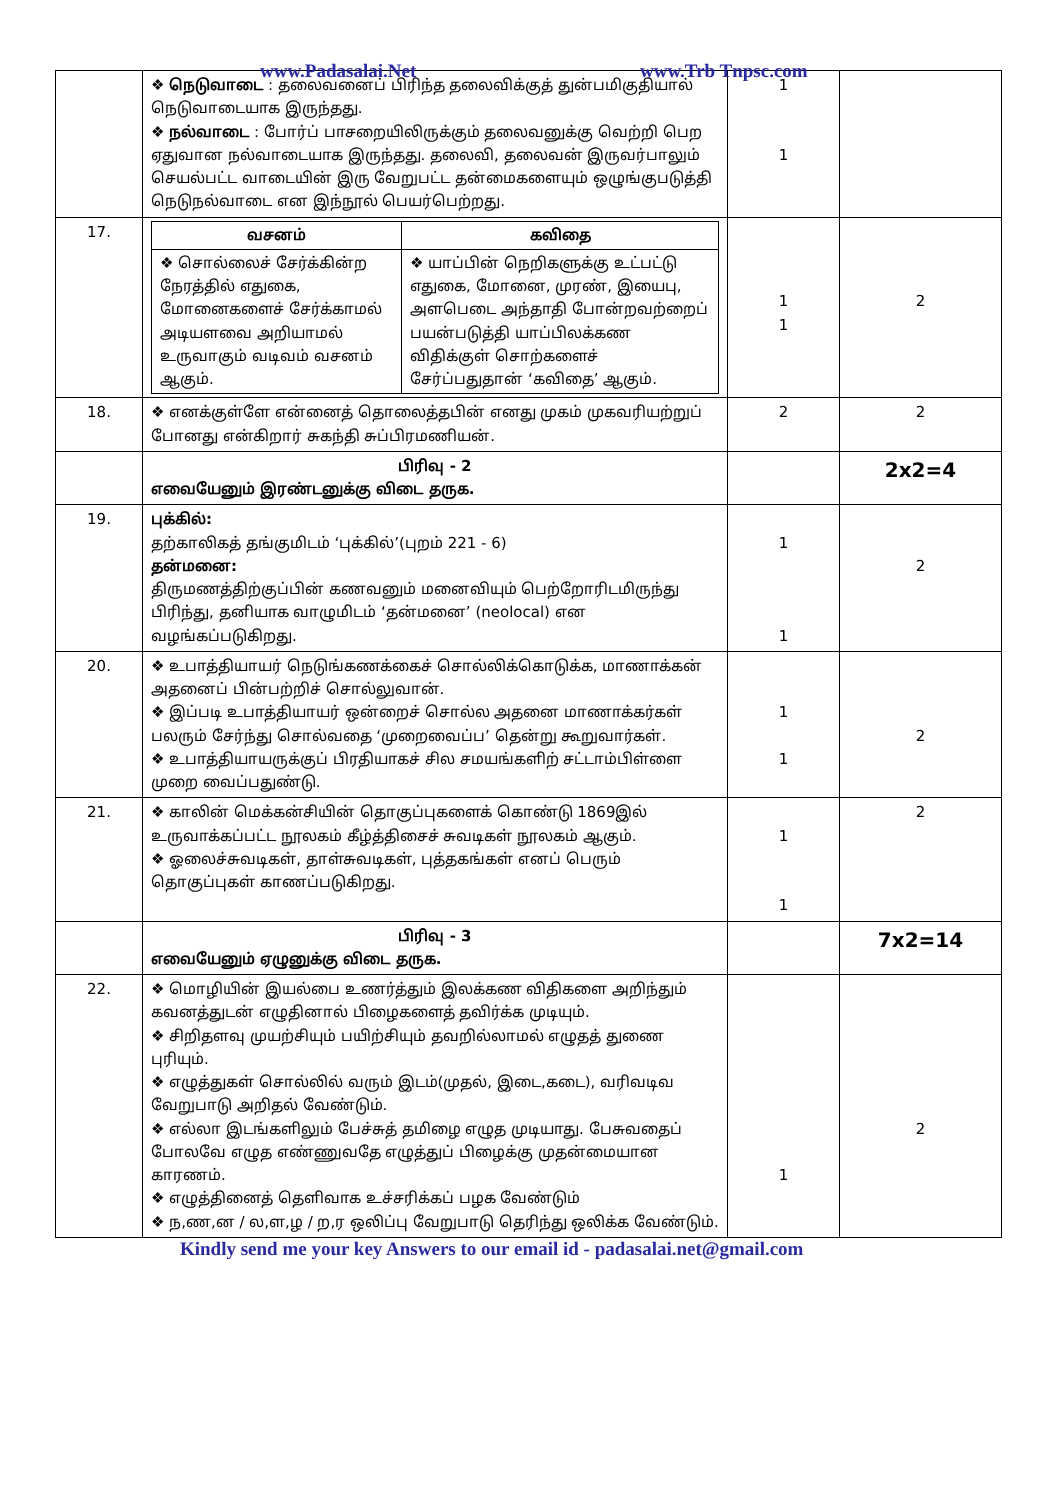www.Padasalai.Net www.Trb Tnpsc.com
| | ❖ நெடுவாடை : தலைவனைப் பிரிந்த தலைவிக்குத் துன்பமிகுதியால் நெடுவாடையாக இருந்தது. ❖ நல்வாடை : போர்ப் பாசறையிலிருக்கும் தலைவனுக்கு வெற்றி பெற ஏதுவான நல்வாடையாக இருந்தது. தலைவி, தலைவன் இருவர்பாலும் செயல்பட்ட வாடையின் இரு வேறுபட்ட தன்மைகளையும் ஒழுங்குபடுத்தி நெடுநல்வாடை என இந்நூல் பெயர்பெற்றது. | 1 1 | |
| 17. | / வசனம் / கவிதை / / --- / --- / / ❖ சொல்லைச் சேர்க்கின்ற நேரத்தில் எதுகை, மோனைகளைச் சேர்க்காமல் அடியளவை அறியாமல் உருவாகும் வடிவம் வசனம் ஆகும். / ❖ யாப்பின் நெறிகளுக்கு உட்பட்டு எதுகை, மோனை, முரண், இயைபு, அளபெடை அந்தாதி போன்றவற்றைப் பயன்படுத்தி யாப்பிலக்கண விதிக்குள் சொற்களைச் சேர்ப்பதுதான் ‘கவிதை’ ஆகும். / | 1 1 | 2 |
| 18. | ❖ எனக்குள்ளே என்னைத் தொலைத்தபின் எனது முகம் முகவரியற்றுப் போனது என்கிறார் சுகந்தி சுப்பிரமணியன். | 2 | 2 |
| | பிரிவு - 2 எவையேனும் இரண்டனுக்கு விடை தருக. | | 2x2=4 |
| 19. | புக்கில்: தற்காலிகத் தங்குமிடம் ‘புக்கில்’(புறம் 221 - 6) தன்மனை: திருமணத்திற்குப்பின் கணவனும் மனைவியும் பெற்றோரிடமிருந்து பிரிந்து, தனியாக வாழுமிடம் ‘தன்மனை’ (neolocal) என வழங்கப்படுகிறது. | 1 1 | 2 |
| 20. | ❖ உபாத்தியாயர் நெடுங்கணக்கைச் சொல்லிக்கொடுக்க, மாணாக்கன் அதனைப் பின்பற்றிச் சொல்லுவான். ❖ இப்படி உபாத்தியாயர் ஒன்றைச் சொல்ல அதனை மாணாக்கர்கள் பலரும் சேர்ந்து சொல்வதை ‘முறைவைப்ப’ தென்று கூறுவார்கள். ❖ உபாத்தியாயருக்குப் பிரதியாகச் சில சமயங்களிற் சட்டாம்பிள்ளை முறை வைப்பதுண்டு. | 1 1 | 2 |
| 21. | ❖ காலின் மெக்கன்சியின் தொகுப்புகளைக் கொண்டு 1869இல் உருவாக்கப்பட்ட நூலகம் கீழ்த்திசைச் சுவடிகள் நூலகம் ஆகும். ❖ ஓலைச்சுவடிகள், தாள்சுவடிகள், புத்தகங்கள் எனப் பெரும் தொகுப்புகள் காணப்படுகிறது. | 1 1 | 2 |
| | பிரிவு - 3 எவையேனும் ஏழுனுக்கு விடை தருக. | | 7x2=14 |
| 22. | ❖ மொழியின் இயல்பை உணர்த்தும் இலக்கண விதிகளை அறிந்தும் கவனத்துடன் எழுதினால் பிழைகளைத் தவிர்க்க முடியும். ❖ சிறிதளவு முயற்சியும் பயிற்சியும் தவறில்லாமல் எழுதத் துணை புரியும். ❖ எழுத்துகள் சொல்லில் வரும் இடம்(முதல், இடை,கடை), வரிவடிவ வேறுபாடு அறிதல் வேண்டும். ❖ எல்லா இடங்களிலும் பேச்சுத் தமிழை எழுத முடியாது. பேசுவதைப் போலவே எழுத எண்ணுவதே எழுத்துப் பிழைக்கு முதன்மையான காரணம். ❖ எழுத்தினைத் தெளிவாக உச்சரிக்கப் பழக வேண்டும் ❖ ந,ண,ன / ல,ள,ழ / ற,ர ஒலிப்பு வேறுபாடு தெரிந்து ஒலிக்க வேண்டும். | 1 | 2 |
Kindly send me your key Answers to our email id - padasalai.net@gmail.com